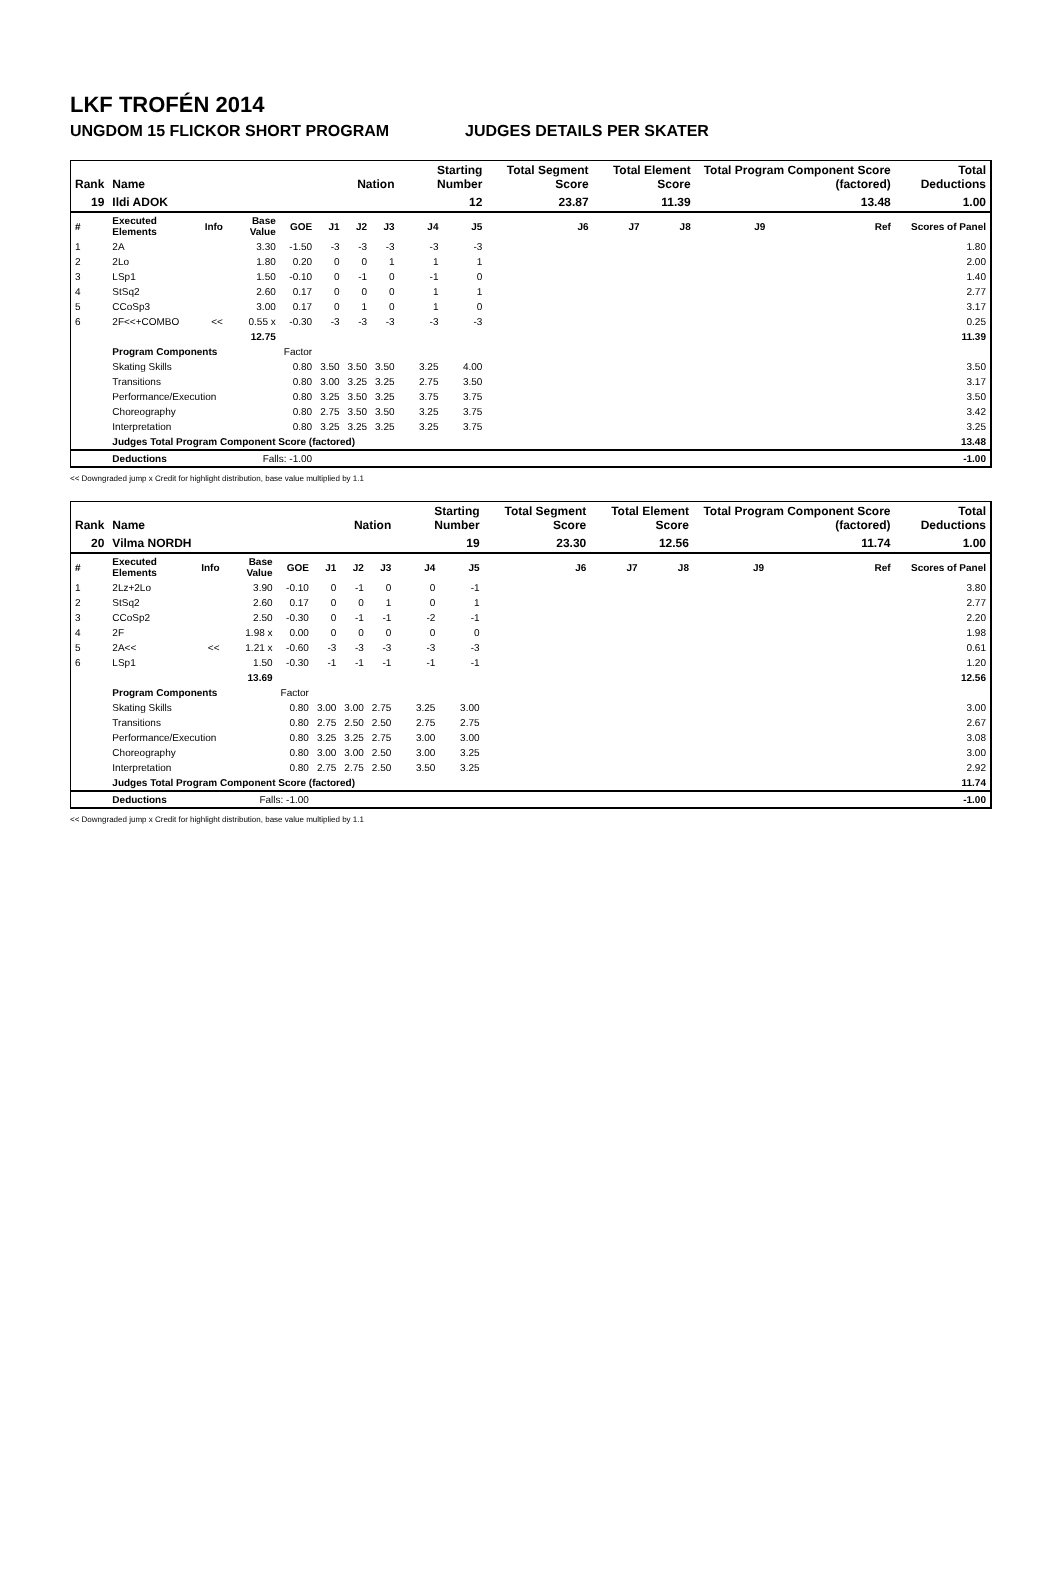LKF TROFÉN 2014
UNGDOM 15 FLICKOR SHORT PROGRAM JUDGES DETAILS PER SKATER
| Rank | Name | | | | | Nation | | Starting Number | | Total Segment Score | Total Element Score | | Total Program Component Score (factored) | | | Total Deductions |
| --- | --- | --- | --- | --- | --- | --- | --- | --- | --- | --- | --- | --- | --- | --- | --- | --- |
| 19 | Ildi ADOK | | | | | | | 12 | | 23.87 | 11.39 | | 13.48 | | | 1.00 |
| # | Executed Elements | Info | Base Value | GOE | J1 | J2 | J3 | J4 | J5 | J6 | J7 | J8 | J9 | | Ref | Scores of Panel |
| 1 | 2A | | 3.30 | -1.50 | -3 | -3 | -3 | -3 | -3 | | | | | | | 1.80 |
| 2 | 2Lo | | 1.80 | 0.20 | 0 | 0 | 1 | 1 | 1 | | | | | | | 2.00 |
| 3 | LSp1 | | 1.50 | -0.10 | 0 | -1 | 0 | -1 | 0 | | | | | | | 1.40 |
| 4 | StSq2 | | 2.60 | 0.17 | 0 | 0 | 0 | 1 | 1 | | | | | | | 2.77 |
| 5 | CCoSp3 | | 3.00 | 0.17 | 0 | 1 | 0 | 1 | 0 | | | | | | | 3.17 |
| 6 | 2F<<+COMBO | << | 0.55 x | -0.30 | -3 | -3 | -3 | -3 | -3 | | | | | | | 0.25 |
| | | | 12.75 | | | | | | | | | | | | | 11.39 |
| | Program Components | | | Factor | | | | | | | | | | | | |
| | Skating Skills | | | 0.80 | 3.50 | 3.50 | 3.50 | 3.25 | 4.00 | | | | | | | 3.50 |
| | Transitions | | | 0.80 | 3.00 | 3.25 | 3.25 | 2.75 | 3.50 | | | | | | | 3.17 |
| | Performance/Execution | | | 0.80 | 3.25 | 3.50 | 3.25 | 3.75 | 3.75 | | | | | | | 3.50 |
| | Choreography | | | 0.80 | 2.75 | 3.50 | 3.50 | 3.25 | 3.75 | | | | | | | 3.42 |
| | Interpretation | | | 0.80 | 3.25 | 3.25 | 3.25 | 3.25 | 3.75 | | | | | | | 3.25 |
| | Judges Total Program Component Score (factored) | | | | | | | | | | | | | | | 13.48 |
| | Deductions | Falls: -1.00 | | | | | | | | | | | | | | -1.00 |
<< Downgraded jump x Credit for highlight distribution, base value multiplied by 1.1
| Rank | Name | | | | | Nation | | Starting Number | | Total Segment Score | Total Element Score | | Total Program Component Score (factored) | | | Total Deductions |
| --- | --- | --- | --- | --- | --- | --- | --- | --- | --- | --- | --- | --- | --- | --- | --- | --- |
| 20 | Vilma NORDH | | | | | | | 19 | | 23.30 | 12.56 | | 11.74 | | | 1.00 |
| # | Executed Elements | Info | Base Value | GOE | J1 | J2 | J3 | J4 | J5 | J6 | J7 | J8 | J9 | | Ref | Scores of Panel |
| 1 | 2Lz+2Lo | | 3.90 | -0.10 | 0 | -1 | 0 | 0 | -1 | | | | | | | 3.80 |
| 2 | StSq2 | | 2.60 | 0.17 | 0 | 0 | 1 | 0 | 1 | | | | | | | 2.77 |
| 3 | CCoSp2 | | 2.50 | -0.30 | 0 | -1 | -1 | -2 | -1 | | | | | | | 2.20 |
| 4 | 2F | | 1.98 x | 0.00 | 0 | 0 | 0 | 0 | 0 | | | | | | | 1.98 |
| 5 | 2A<< | << | 1.21 x | -0.60 | -3 | -3 | -3 | -3 | -3 | | | | | | | 0.61 |
| 6 | LSp1 | | 1.50 | -0.30 | -1 | -1 | -1 | -1 | -1 | | | | | | | 1.20 |
| | | | 13.69 | | | | | | | | | | | | | 12.56 |
| | Program Components | | | Factor | | | | | | | | | | | | |
| | Skating Skills | | | 0.80 | 3.00 | 3.00 | 2.75 | 3.25 | 3.00 | | | | | | | 3.00 |
| | Transitions | | | 0.80 | 2.75 | 2.50 | 2.50 | 2.75 | 2.75 | | | | | | | 2.67 |
| | Performance/Execution | | | 0.80 | 3.25 | 3.25 | 2.75 | 3.00 | 3.00 | | | | | | | 3.08 |
| | Choreography | | | 0.80 | 3.00 | 3.00 | 2.50 | 3.00 | 3.25 | | | | | | | 3.00 |
| | Interpretation | | | 0.80 | 2.75 | 2.75 | 2.50 | 3.50 | 3.25 | | | | | | | 2.92 |
| | Judges Total Program Component Score (factored) | | | | | | | | | | | | | | | 11.74 |
| | Deductions | Falls: -1.00 | | | | | | | | | | | | | | -1.00 |
<< Downgraded jump x Credit for highlight distribution, base value multiplied by 1.1